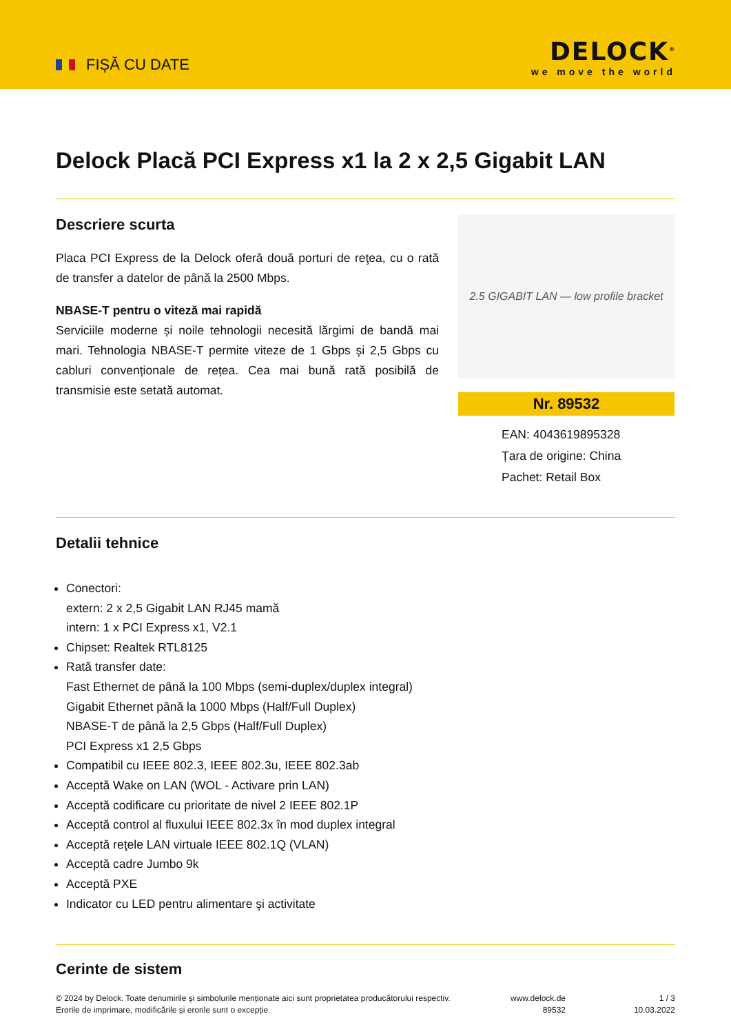FIȘĂ CU DATE
DELOCK<sup>®</sup>
we move the world
Delock Placă PCI Express x1 la 2 x 2,5 Gigabit LAN
Descriere scurta
Placa PCI Express de la Delock oferă două porturi de reţea, cu o rată de transfer a datelor de până la 2500 Mbps.
NBASE-T pentru o viteză mai rapidă
Serviciile moderne și noile tehnologii necesită lărgimi de bandă mai mari. Tehnologia NBASE-T permite viteze de 1 Gbps și 2,5 Gbps cu cabluri convenționale de rețea. Cea mai bună rată posibilă de transmisie este setată automat.
2.5 GIGABIT LAN — low profile bracket
Nr. 89532
EAN: 4043619895328
Țara de origine: China
Pachet: Retail Box
Detalii tehnice
Conectori:
extern: 2 x 2,5 Gigabit LAN RJ45 mamă
intern: 1 x PCI Express x1, V2.1
Chipset: Realtek RTL8125
Rată transfer date:
Fast Ethernet de până la 100 Mbps (semi-duplex/duplex integral)
Gigabit Ethernet până la 1000 Mbps (Half/Full Duplex)
NBASE-T de până la 2,5 Gbps (Half/Full Duplex)
PCI Express x1 2,5 Gbps
Compatibil cu IEEE 802.3, IEEE 802.3u, IEEE 802.3ab
Acceptă Wake on LAN (WOL - Activare prin LAN)
Acceptă codificare cu prioritate de nivel 2 IEEE 802.1P
Acceptă control al fluxului IEEE 802.3x în mod duplex integral
Acceptă reţele LAN virtuale IEEE 802.1Q (VLAN)
Acceptă cadre Jumbo 9k
Acceptă PXE
Indicator cu LED pentru alimentare şi activitate
Cerinte de sistem
© 2024 by Delock. Toate denumirile și simbolurile menționate aici sunt proprietatea producătorului respectiv. Erorile de imprimare, modificările și erorile sunt o excepție.
www.delock.de
89532
1 / 3
10.03.2022